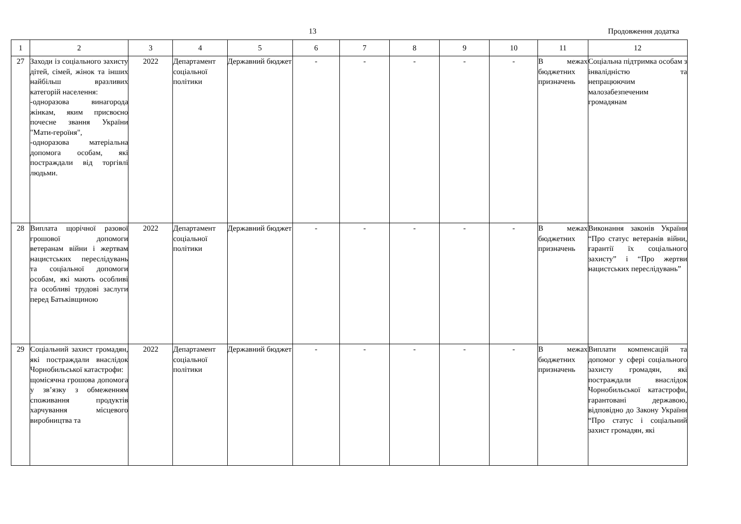13 Продовження додатка
| 1 | 2 | 3 | 4 | 5 | 6 | 7 | 8 | 9 | 10 | 11 | 12 |
| 27 | Заходи із соціального захисту дітей, сімей, жінок та інших найбільш вразливих категорій населення: -одноразова винагорода жінкам, яким присвоєно почесне звання України "Мати-героїня", -одноразова матеріальна допомога особам, які постраждали від торгівлі людьми. | 2022 | Департамент соціальної політики | Державний бюджет | - | - | - | - | - | В межах бюджетних призначень | Соціальна підтримка особам з інвалідністю та непрацюючим малозабезпеченим громадянам |
| 28 | Виплата щорічної разової грошової допомоги ветеранам війни і жертвам нацистських переслідувань та соціальної допомоги особам, які мають особливі та особливі трудові заслуги перед Батьківщиною | 2022 | Департамент соціальної політики | Державний бюджет | - | - | - | - | - | В межах бюджетних призначень | Виконання законів України “Про статус ветеранів війни, гарантії їх соціального захисту” і “Про жертви нацистських переслідувань” |
| 29 | Соціальний захист громадян, які постраждали внаслідок Чорнобильської катастрофи: щомісячна грошова допомога у зв’язку з обмеженням споживання продуктів харчування місцевого виробництва та | 2022 | Департамент соціальної політики | Державний бюджет | - | - | - | - | - | В межах бюджетних призначень | Виплати компенсацій та допомог у сфері соціального захисту громадян, які постраждали внаслідок Чорнобильської катастрофи, гарантовані державою, відповідно до Закону України “Про статус і соціальний захист громадян, які |